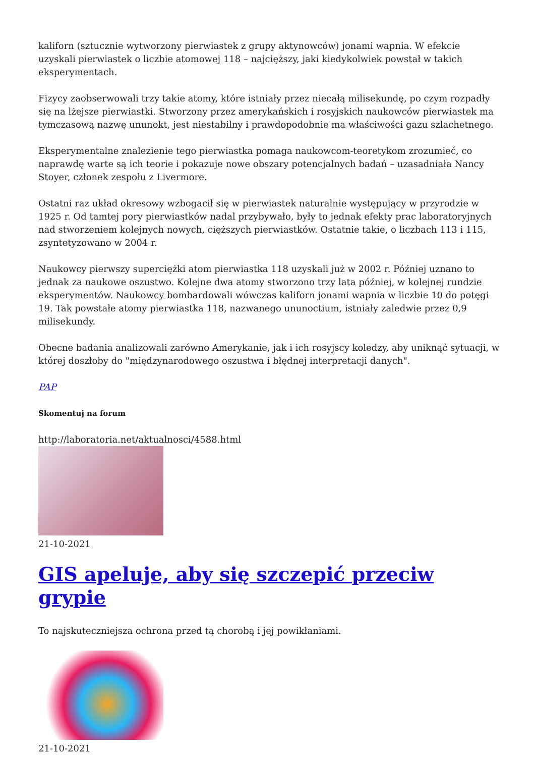kaliforn (sztucznie wytworzony pierwiastek z grupy aktynowców) jonami wapnia. W efekcie uzyskali pierwiastek o liczbie atomowej 118 – najcięższy, jaki kiedykolwiek powstał w takich eksperymentach.
Fizycy zaobserwowali trzy takie atomy, które istniały przez niecałą milisekundę, po czym rozpadły się na lżejsze pierwiastki. Stworzony przez amerykańskich i rosyjskich naukowców pierwiastek ma tymczasową nazwę ununokt, jest niestabilny i prawdopodobnie ma właściwości gazu szlachetnego.
Eksperymentalne znalezienie tego pierwiastka pomaga naukowcom-teoretykom zrozumieć, co naprawdę warte są ich teorie i pokazuje nowe obszary potencjalnych badań – uzasadniała Nancy Stoyer, członek zespołu z Livermore.
Ostatni raz układ okresowy wzbogacił się w pierwiastek naturalnie występujący w przyrodzie w 1925 r. Od tamtej pory pierwiastków nadal przybywało, były to jednak efekty prac laboratoryjnych nad stworzeniem kolejnych nowych, cięższych pierwiastków. Ostatnie takie, o liczbach 113 i 115, zsyntetyzowano w 2004 r.
Naukowcy pierwszy superciężki atom pierwiastka 118 uzyskali już w 2002 r. Później uznano to jednak za naukowe oszustwo. Kolejne dwa atomy stworzono trzy lata później, w kolejnej rundzie eksperymentów. Naukowcy bombardowali wówczas kaliforn jonami wapnia w liczbie 10 do potęgi 19. Tak powstałe atomy pierwiastka 118, nazwanego ununoctium, istniały zaledwie przez 0,9 milisekundy.
Obecne badania analizowali zarówno Amerykanie, jak i ich rosyjscy koledzy, aby uniknąć sytuacji, w której doszłoby do "międzynarodowego oszustwa i błędnej interpretacji danych".
PAP
Skomentuj na forum
http://laboratoria.net/aktualnosci/4588.html
21-10-2021
GIS apeluje, aby się szczepić przeciw grypie
To najskuteczniejsza ochrona przed tą chorobą i jej powikłaniami.
21-10-2021